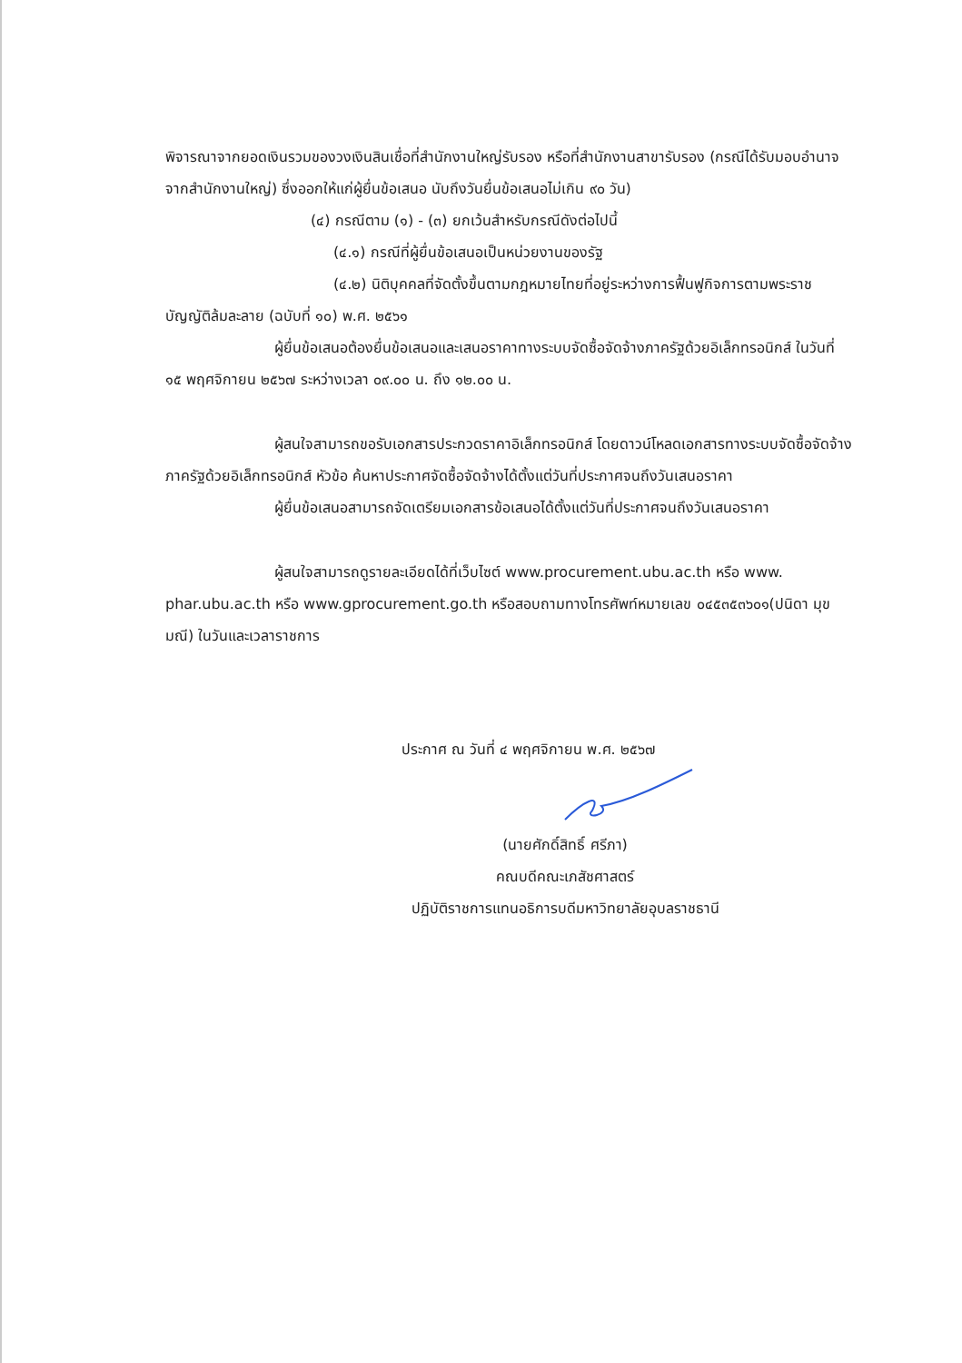พิจารณาจากยอดเงินรวมของวงเงินสินเชื่อที่สำนักงานใหญ่รับรอง หรือที่สำนักงานสาขารับรอง (กรณีได้รับมอบอำนาจจากสำนักงานใหญ่) ซึ่งออกให้แก่ผู้ยื่นข้อเสนอ นับถึงวันยื่นข้อเสนอไม่เกิน ๙๐ วัน)
(๔) กรณีตาม (๑) - (๓) ยกเว้นสำหรับกรณีดังต่อไปนี้
(๔.๑) กรณีที่ผู้ยื่นข้อเสนอเป็นหน่วยงานของรัฐ
(๔.๒) นิติบุคคลที่จัดตั้งขึ้นตามกฎหมายไทยที่อยู่ระหว่างการฟื้นฟูกิจการตามพระราชบัญญัติล้มละลาย (ฉบับที่ ๑๐) พ.ศ. ๒๕๖๑
ผู้ยื่นข้อเสนอต้องยื่นข้อเสนอและเสนอราคาทางระบบจัดซื้อจัดจ้างภาครัฐด้วยอิเล็กทรอนิกส์ ในวันที่ ๑๕ พฤศจิกายน ๒๕๖๗ ระหว่างเวลา ๐๙.๐๐ น. ถึง ๑๒.๐๐ น.
ผู้สนใจสามารถขอรับเอกสารประกวดราคาอิเล็กทรอนิกส์ โดยดาวน์โหลดเอกสารทางระบบจัดซื้อจัดจ้างภาครัฐด้วยอิเล็กทรอนิกส์ หัวข้อ ค้นหาประกาศจัดซื้อจัดจ้างได้ตั้งแต่วันที่ประกาศจนถึงวันเสนอราคา
ผู้ยื่นข้อเสนอสามารถจัดเตรียมเอกสารข้อเสนอได้ตั้งแต่วันที่ประกาศจนถึงวันเสนอราคา
ผู้สนใจสามารถดูรายละเอียดได้ที่เว็บไซต์ www.procurement.ubu.ac.th หรือ www. phar.ubu.ac.th หรือ www.gprocurement.go.th หรือสอบถามทางโทรศัพท์หมายเลข ๐๔๕๓๕๓๖๐๑(ปนิดา มุขมณี) ในวันและเวลาราชการ
ประกาศ ณ วันที่ ๔ พฤศจิกายน พ.ศ. ๒๕๖๗
(นายศักดิ์สิทธิ์ ศรีภา)
คณบดีคณะเภสัชศาสตร์
ปฏิบัติราชการแทนอธิการบดีมหาวิทยาลัยอุบลราชธานี